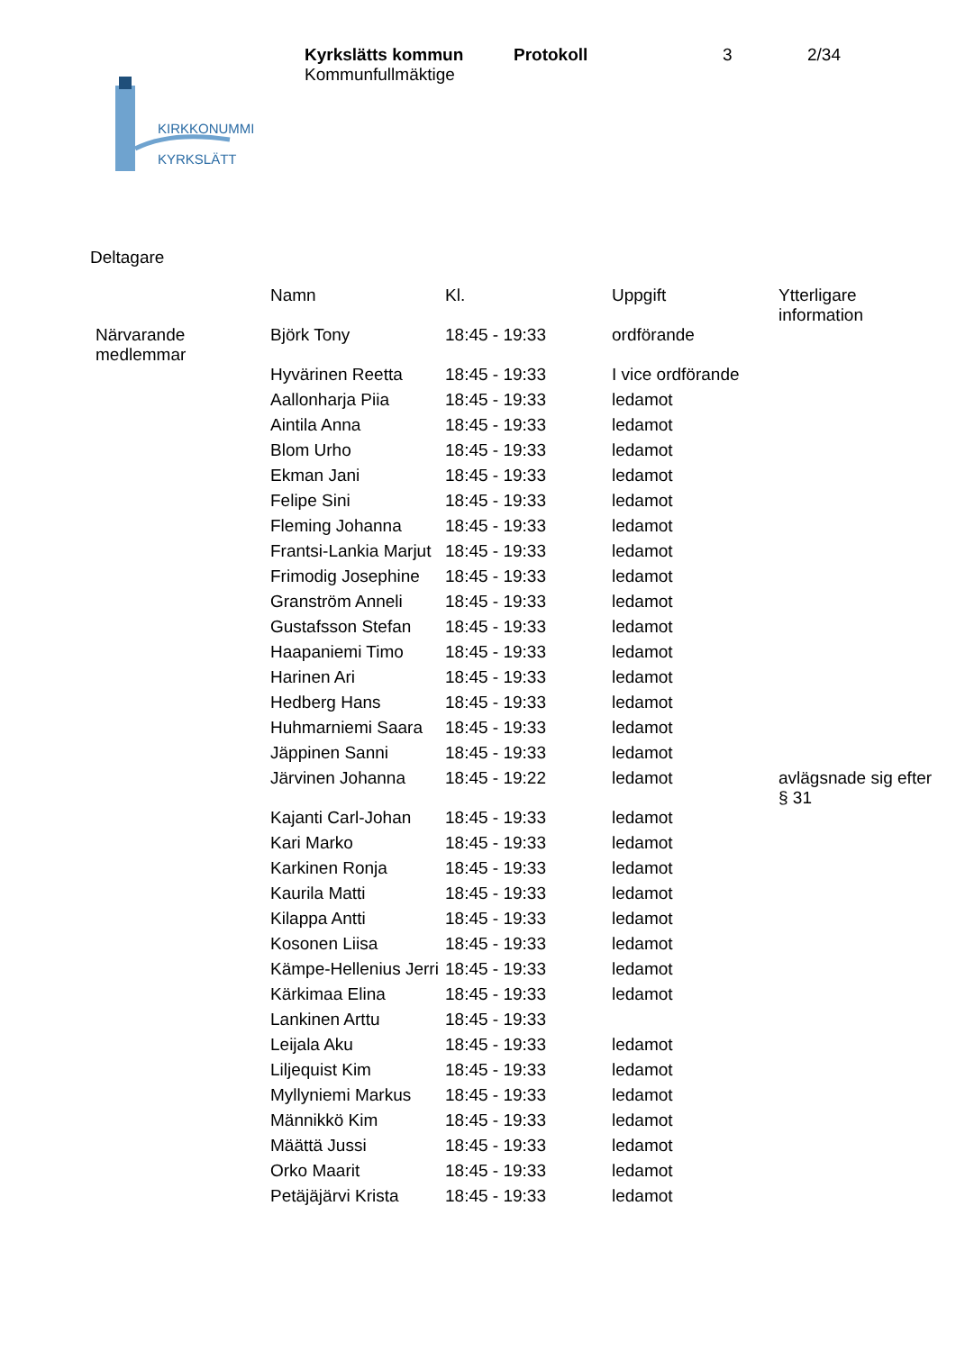KIRKKONUMMI
KYRKSLÄTT
Kyrkslätts kommun Protokoll 3 2/34
Kommunfullmäktige
Deltagare
| | Namn | Kl. | Uppgift | Ytterligare information |
| --- | --- | --- | --- | --- |
| Närvarande medlemmar | Björk Tony | 18:45 - 19:33 | ordförande | |
| | Hyvärinen Reetta | 18:45 - 19:33 | I vice ordförande | |
| | Aallonharja Piia | 18:45 - 19:33 | ledamot | |
| | Aintila Anna | 18:45 - 19:33 | ledamot | |
| | Blom Urho | 18:45 - 19:33 | ledamot | |
| | Ekman Jani | 18:45 - 19:33 | ledamot | |
| | Felipe Sini | 18:45 - 19:33 | ledamot | |
| | Fleming Johanna | 18:45 - 19:33 | ledamot | |
| | Frantsi-Lankia Marjut | 18:45 - 19:33 | ledamot | |
| | Frimodig Josephine | 18:45 - 19:33 | ledamot | |
| | Granström Anneli | 18:45 - 19:33 | ledamot | |
| | Gustafsson Stefan | 18:45 - 19:33 | ledamot | |
| | Haapaniemi Timo | 18:45 - 19:33 | ledamot | |
| | Harinen Ari | 18:45 - 19:33 | ledamot | |
| | Hedberg Hans | 18:45 - 19:33 | ledamot | |
| | Huhmarniemi Saara | 18:45 - 19:33 | ledamot | |
| | Jäppinen Sanni | 18:45 - 19:33 | ledamot | |
| | Järvinen Johanna | 18:45 - 19:22 | ledamot | avlägsnade sig efter § 31 |
| | Kajanti Carl-Johan | 18:45 - 19:33 | ledamot | |
| | Kari Marko | 18:45 - 19:33 | ledamot | |
| | Karkinen Ronja | 18:45 - 19:33 | ledamot | |
| | Kaurila Matti | 18:45 - 19:33 | ledamot | |
| | Kilappa Antti | 18:45 - 19:33 | ledamot | |
| | Kosonen Liisa | 18:45 - 19:33 | ledamot | |
| | Kämpe-Hellenius Jerri | 18:45 - 19:33 | ledamot | |
| | Kärkimaa Elina | 18:45 - 19:33 | ledamot | |
| | Lankinen Arttu | 18:45 - 19:33 | | |
| | Leijala Aku | 18:45 - 19:33 | ledamot | |
| | Liljequist Kim | 18:45 - 19:33 | ledamot | |
| | Myllyniemi Markus | 18:45 - 19:33 | ledamot | |
| | Männikkö Kim | 18:45 - 19:33 | ledamot | |
| | Määttä Jussi | 18:45 - 19:33 | ledamot | |
| | Orko Maarit | 18:45 - 19:33 | ledamot | |
| | Petäjäjärvi Krista | 18:45 - 19:33 | ledamot | |